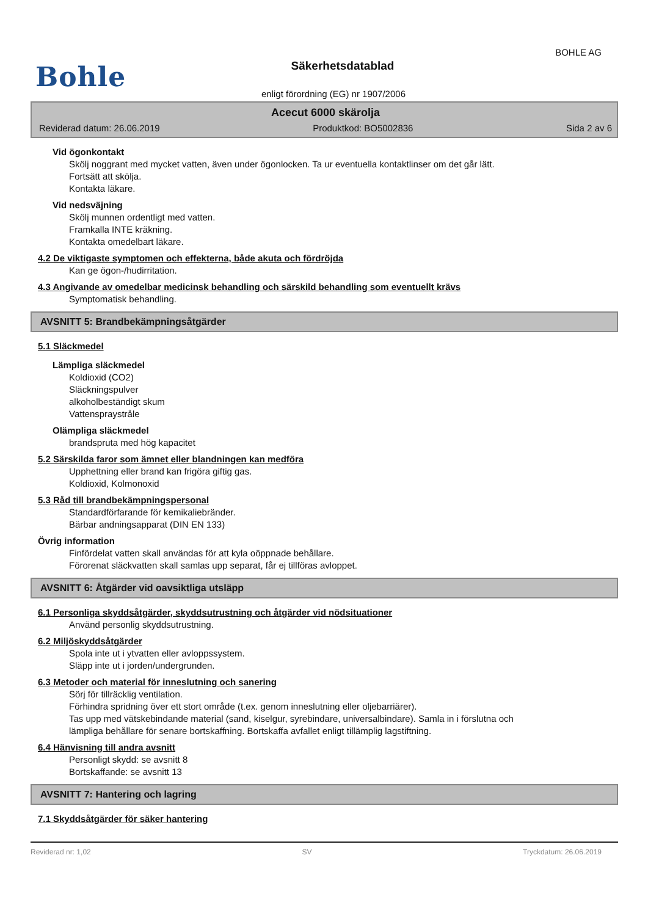BOHLE AG
Bohle
Säkerhetsdatablad
enligt förordning (EG) nr 1907/2006
Acecut 6000 skärolja
Reviderad datum: 26.06.2019 Produktkod: BO5002836 Sida 2 av 6
Vid ögonkontakt
Skölj noggrant med mycket vatten, även under ögonlocken. Ta ur eventuella kontaktlinser om det går lätt.
Fortsätt att skölja.
Kontakta läkare.
Vid nedsväjning
Skölj munnen ordentligt med vatten.
Framkalla INTE kräkning.
Kontakta omedelbart läkare.
4.2 De viktigaste symptomen och effekterna, både akuta och fördröjda
Kan ge ögon-/hudirritation.
4.3 Angivande av omedelbar medicinsk behandling och särskild behandling som eventuellt krävs
Symptomatisk behandling.
AVSNITT 5: Brandbekämpningsåtgärder
5.1 Släckmedel
Lämpliga släckmedel
Koldioxid (CO2)
Släckningspulver
alkoholbeständigt skum
Vattenspraystråle
Olämpliga släckmedel
brandspruta med hög kapacitet
5.2 Särskilda faror som ämnet eller blandningen kan medföra
Upphettning eller brand kan frigöra giftig gas.
Koldioxid, Kolmonoxid
5.3 Råd till brandbekämpningspersonal
Standardförfarande för kemikaliebränder.
Bärbar andningsapparat (DIN EN 133)
Övrig information
Finfördelat vatten skall användas för att kyla oöppnade behållare.
Förorenat släckvatten skall samlas upp separat, får ej tillföras avloppet.
AVSNITT 6: Åtgärder vid oavsiktliga utsläpp
6.1 Personliga skyddsåtgärder, skyddsutrustning och åtgärder vid nödsituationer
Använd personlig skyddsutrustning.
6.2 Miljöskyddsåtgärder
Spola inte ut i ytvatten eller avloppssystem.
Släpp inte ut i jorden/undergrunden.
6.3 Metoder och material för inneslutning och sanering
Sörj för tillräcklig ventilation.
Förhindra spridning över ett stort område (t.ex. genom inneslutning eller oljebarriärer).
Tas upp med vätskebindande material (sand, kiselgur, syrebindare, universalbindare). Samla in i förslutna och
lämpliga behållare för senare bortskaffning. Bortskaffa avfallet enligt tillämplig lagstiftning.
6.4 Hänvisning till andra avsnitt
Personligt skydd: se avsnitt 8
Bortskaffande: se avsnitt 13
AVSNITT 7: Hantering och lagring
7.1 Skyddsåtgärder för säker hantering
Reviderad nr: 1,02 SV Tryckdatum: 26.06.2019